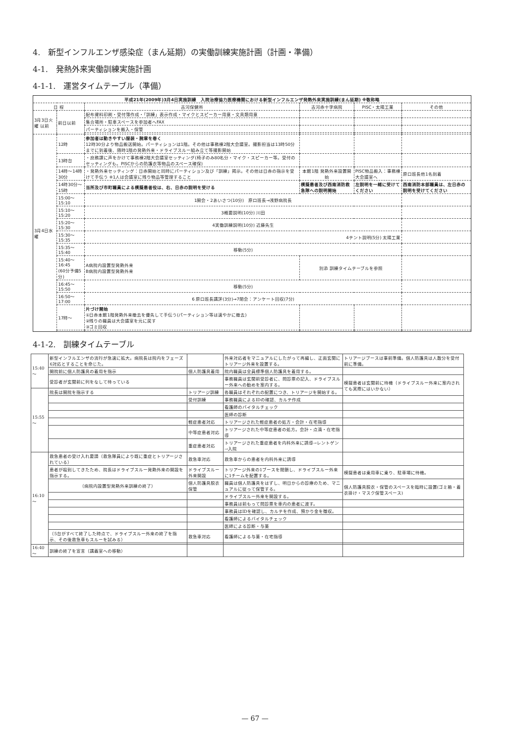4.　新型インフルエンザ感染症（まん延期）の実働訓練実施計画（計画・準備）
4-1.　発熱外来実働訓練実施計画
4-1-1.　運営タイムテーブル（準備）
| 平成21年(2009年)3月4日実施訓練 入院治療協力医療機関における新型インフルエンザ発熱外来実施訓練(まん延期) ※敬称略 | | | | | |
| --- | --- | --- | --- | --- | --- |
| 日 程 | | 古河保健所 | 古河赤十字病院 | PISC・太陽工業 | その他 |
| 3月3日火曜 以前 | 前日以前 | 配布資料印刷・受付簿作成・「訓練」表示作成・マイクとスピーカー用意・文具類用意 | | | |
| | | 集合場所・駐車スペースを参加者へFAX | | | |
| | | パーティションを搬入・保管 | | | |
| 3月4日水曜 | 12時 | 参加者は動きやすい服装・腕章を巻く 12時30分より物品搬送開始。パーティションは1階。その他は事務棟2階大会議室。撮影担当は13時50分までに到着後、随時1階の発熱外来・ドライブスルー組み立て等撮影開始 | | | |
| | 13時台 | ・庶務課に声をかけて事務棟2階大会議室セッティング(椅子のみ80名分・マイク・スピーカー等。受付のセッティングも。PISCからの防護衣等物品のスペース確保) | | | |
| | 14時～14時30分 | ・発熱外来セッティング：日赤開始と同時にパーティション及び「訓練」掲示。その他は日赤の指示を受けて手伝う ※1人は会議室に残り物品等管理すること | 本館1階 発熱外来設置開始 | PISC物品搬入：事務棟大会議室へ | 原口班長他1名到着 |
| | 14時30分～15時 | 当所及び市町職員による模擬患者役は、右、日赤の説明を受ける | 模擬患者及び西南消防救急隊への説明開始 | 左説明を一緒に受けてください | 西南消防本部職員は、左日赤の説明を受けてください |
| | 15:00～15:10 | 1開会・2あいさつ(10分) 原口班長→浅野病院長 | | | |
| | 15:10～15:20 | 3概要説明(10分) 川田 | | | |
| | 15:20～15:30 | 4実働訓練説明(10分) 近藤先生 | | | |
| | 15:30～15:35 | 4テント説明(5分) 太陽工業 | | | |
| | 15:35～15:40 | 移動(5分) | | | |
| | 15:40～16:45 (60分予備5分) | A病院内設置型発熱外来 B病院内設置型発熱外来 | 別添 訓練タイムテーブルを参照 | | |
| | 16:45～15:50 | 移動(5分) | | | |
| | 16:50～17:00 | 6 原口班長講評(3分)→7閉会：アンケート回収(7分) | | | |
| | 17時～ | 片づけ開始 ①日赤本館1階発熱外来撤去を優先して手伝う(パーティション等は速やかに撤去) ②残りの職員は大会議室を元に戻す ③ゴミ回収 | | | |
4-1-2.　訓練タイムテーブル
| 15:40～ | 新型インフルエンザの流行が急速に拡大。病院長は院内をフェーズ6対応とすることを命じた。 | | 外来対応者をマニュアルにしたがって再編し、正面玄関にトリアージ外来を設置する。 | トリアージブースは事前準備。個人防護具は人数分を受付前に準備。 |
| | 開院前に個人防護具の着用を指示 | 個人防護具着用 | 院内職員は全員標準個人防護具を着用する。 | |
| | 受診者が玄関前に列をなして待っている | | 事務職員は玄関前受診者に、問診票の記入、ドライブスルー外来への勧めを案内する。 | 模擬患者は玄関前に待機（ドライブスルー外来に案内されても実際にはいかない） |
| 15:55～ | 院長は開院を指示する | トリアージ訓練 | 各職員はそれぞれの配置につき、トリアージを開始する。 | |
| | | 受付訓練 | 事務職員によるIDの確認、カルテ作成 | |
| | | | 看護師のバイタルチェック | |
| | | | 医師の診断 | |
| | | 軽症患者対応 | トリアージされた軽症患者の処方・会計・在宅指導 | |
| | | 中等症患者対応 | トリアージされた中等症患者の処方。会計・点滴・在宅指導 | |
| | | 重症患者対応 | トリアージされた重症患者を内科外来に誘導→レントゲン→入院 | |
| 16:10～ | 救急患者の受け入れ要請（救急隊員により既に重症とトリアージされている） | 救急車対応 | 救急車からの患者を内科外来に誘導 | |
| | 患者が殺到してきたため、院長はドライブスルー発熱外来の開設を指示する。 | ドライブスルー外来開設 | トリアージ外来の1ブースを閉鎖し、ドライブスルー外来に1チームを配置する。 | 模擬患者は乗用車に乗り、駐車場に待機。 |
| | （病院内設置型発熱外来訓練の終了） | 個人防護具脱衣保管 | 職員は個人防護具をはずし、明日からの診療のため、マニュアルに従って保管する。 | 個人防護具脱衣・保管のスペースを臨時に設置(ゴミ箱・着衣掛け・マスク保管スペース) |
| | | | ドライブスルー外来を開設する。 | |
| | | | 事務員は前もって問診票を車内の患者に渡す。 | |
| | | | 事務員はIDを確認し、カルテを作成、預かり金を徴収。 | |
| | | | 看護師によるバイタルチェック | |
| | | | 医師による診断・与薬 | |
| | （5台がすべて終了した時点で、ドライブスルー外来の終了を指示、その後救急車もスルーを試みる） | 救急車対応 | 看護師による与薬・在宅指導 | |
| 16:40～ | 訓練の終了を宣言（講義室への移動） | | | |
— 67 —